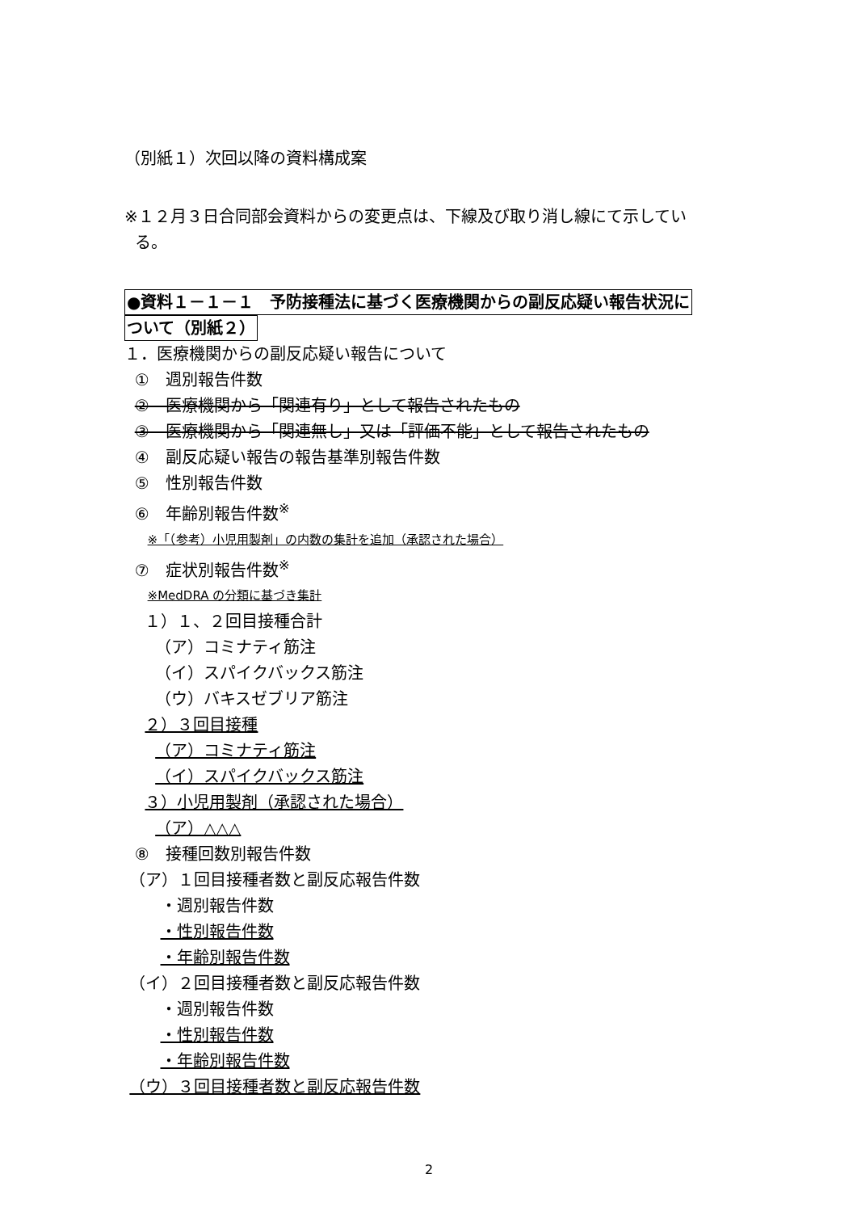（別紙１）次回以降の資料構成案
※１２月３日合同部会資料からの変更点は、下線及び取り消し線にて示してい
る。
●資料１－１－１　予防接種法に基づく医療機関からの副反応疑い報告状況に
ついて（別紙２）
１．医療機関からの副反応疑い報告について
①　週別報告件数
②　医療機関から「関連有り」として報告されたもの
③　医療機関から「関連無し」又は「評価不能」として報告されたもの
④　副反応疑い報告の報告基準別報告件数
⑤　性別報告件数
⑥　年齢別報告件数<sup>※</sup>
※「（参考）小児用製剤」の内数の集計を追加（承認された場合）
⑦　症状別報告件数<sup>※</sup>
※MedDRA の分類に基づき集計
１）１、２回目接種合計
（ア）コミナティ筋注
（イ）スパイクバックス筋注
（ウ）バキスゼブリア筋注
２）３回目接種
（ア）コミナティ筋注
（イ）スパイクバックス筋注
３）小児用製剤（承認された場合）
（ア）△△△
⑧　接種回数別報告件数
（ア）１回目接種者数と副反応報告件数
・週別報告件数
・性別報告件数
・年齢別報告件数
（イ）２回目接種者数と副反応報告件数
・週別報告件数
・性別報告件数
・年齢別報告件数
（ウ）３回目接種者数と副反応報告件数
2